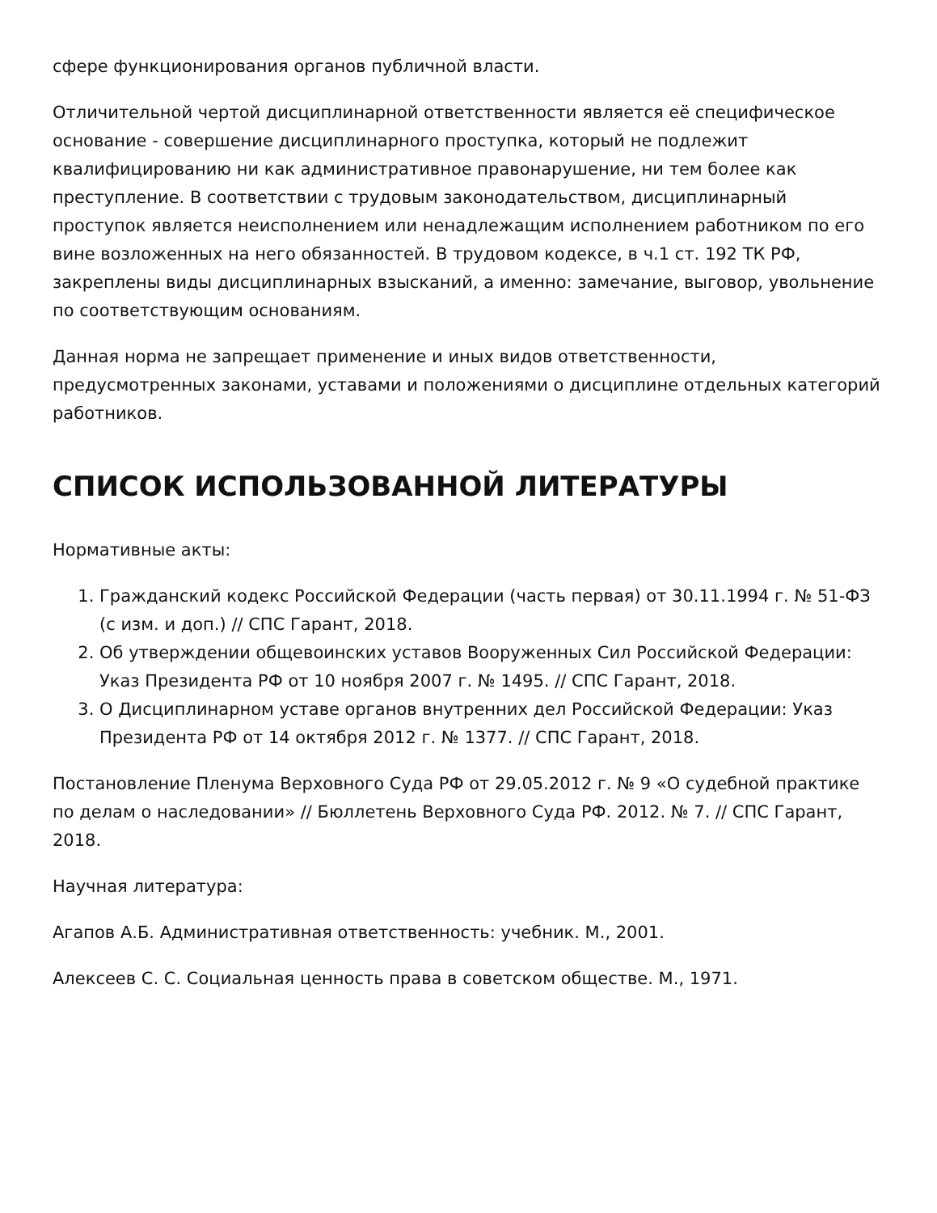сфере функционирования органов публичной власти.
Отличительной чертой дисциплинарной ответственности является её специфическое основание - совершение дисциплинарного проступка, который не подлежит квалифицированию ни как административное правонарушение, ни тем более как преступление. В соответствии с трудовым законодательством, дисциплинарный проступок является неисполнением или ненадлежащим исполнением работником по его вине возложенных на него обязанностей. В трудовом кодексе, в ч.1 ст. 192 ТК РФ, закреплены виды дисциплинарных взысканий, а именно: замечание, выговор, увольнение по соответствующим основаниям.
Данная норма не запрещает применение и иных видов ответственности, предусмотренных законами, уставами и положениями о дисциплине отдельных категорий работников.
СПИСОК ИСПОЛЬЗОВАННОЙ ЛИТЕРАТУРЫ
Нормативные акты:
1. Гражданский кодекс Российской Федерации (часть первая) от 30.11.1994 г. № 51-ФЗ (с изм. и доп.) // СПС Гарант, 2018.
2. Об утверждении общевоинских уставов Вооруженных Сил Российской Федерации: Указ Президента РФ от 10 ноября 2007 г. № 1495. // СПС Гарант, 2018.
3. О Дисциплинарном уставе органов внутренних дел Российской Федерации: Указ Президента РФ от 14 октября 2012 г. № 1377. // СПС Гарант, 2018.
Постановление Пленума Верховного Суда РФ от 29.05.2012 г. № 9 «О судебной практике по делам о наследовании» // Бюллетень Верховного Суда РФ. 2012. № 7. // СПС Гарант, 2018.
Научная литература:
Агапов А.Б. Административная ответственность: учебник. М., 2001.
Алексеев С. С. Социальная ценность права в советском обществе. М., 1971.